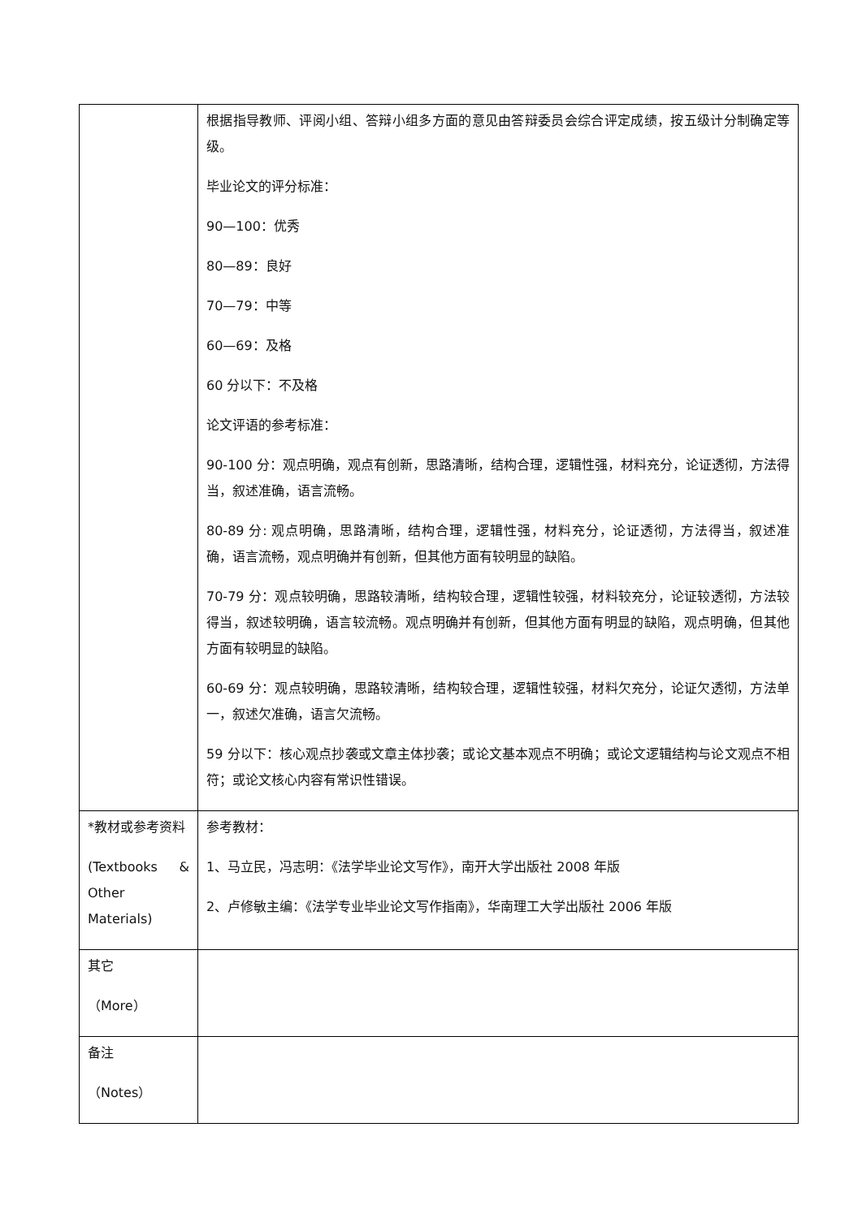| | 根据指导教师、评阅小组、答辩小组多方面的意见由答辩委员会综合评定成绩，按五级计分制确定等级。 毕业论文的评分标准： 90—100：优秀 80—89：良好 70—79：中等 60—69：及格 60 分以下：不及格 论文评语的参考标准： 90-100 分：观点明确，观点有创新，思路清晰，结构合理，逻辑性强，材料充分，论证透彻，方法得当，叙述准确，语言流畅。 80-89 分: 观点明确，思路清晰，结构合理，逻辑性强，材料充分，论证透彻，方法得当，叙述准确，语言流畅，观点明确并有创新，但其他方面有较明显的缺陷。 70-79 分：观点较明确，思路较清晰，结构较合理，逻辑性较强，材料较充分，论证较透彻，方法较得当，叙述较明确，语言较流畅。观点明确并有创新，但其他方面有明显的缺陷，观点明确，但其他方面有较明显的缺陷。 60-69 分：观点较明确，思路较清晰，结构较合理，逻辑性较强，材料欠充分，论证欠透彻，方法单一，叙述欠准确，语言欠流畅。 59 分以下：核心观点抄袭或文章主体抄袭；或论文基本观点不明确；或论文逻辑结构与论文观点不相符；或论文核心内容有常识性错误。 |
| *教材或参考资料 (Textbooks & Other Materials) | 参考教材： 1、马立民，冯志明：《法学毕业论文写作》，南开大学出版社 2008 年版 2、卢修敏主编：《法学专业毕业论文写作指南》，华南理工大学出版社 2006 年版 |
| 其它 （More） | |
| 备注 （Notes） | |